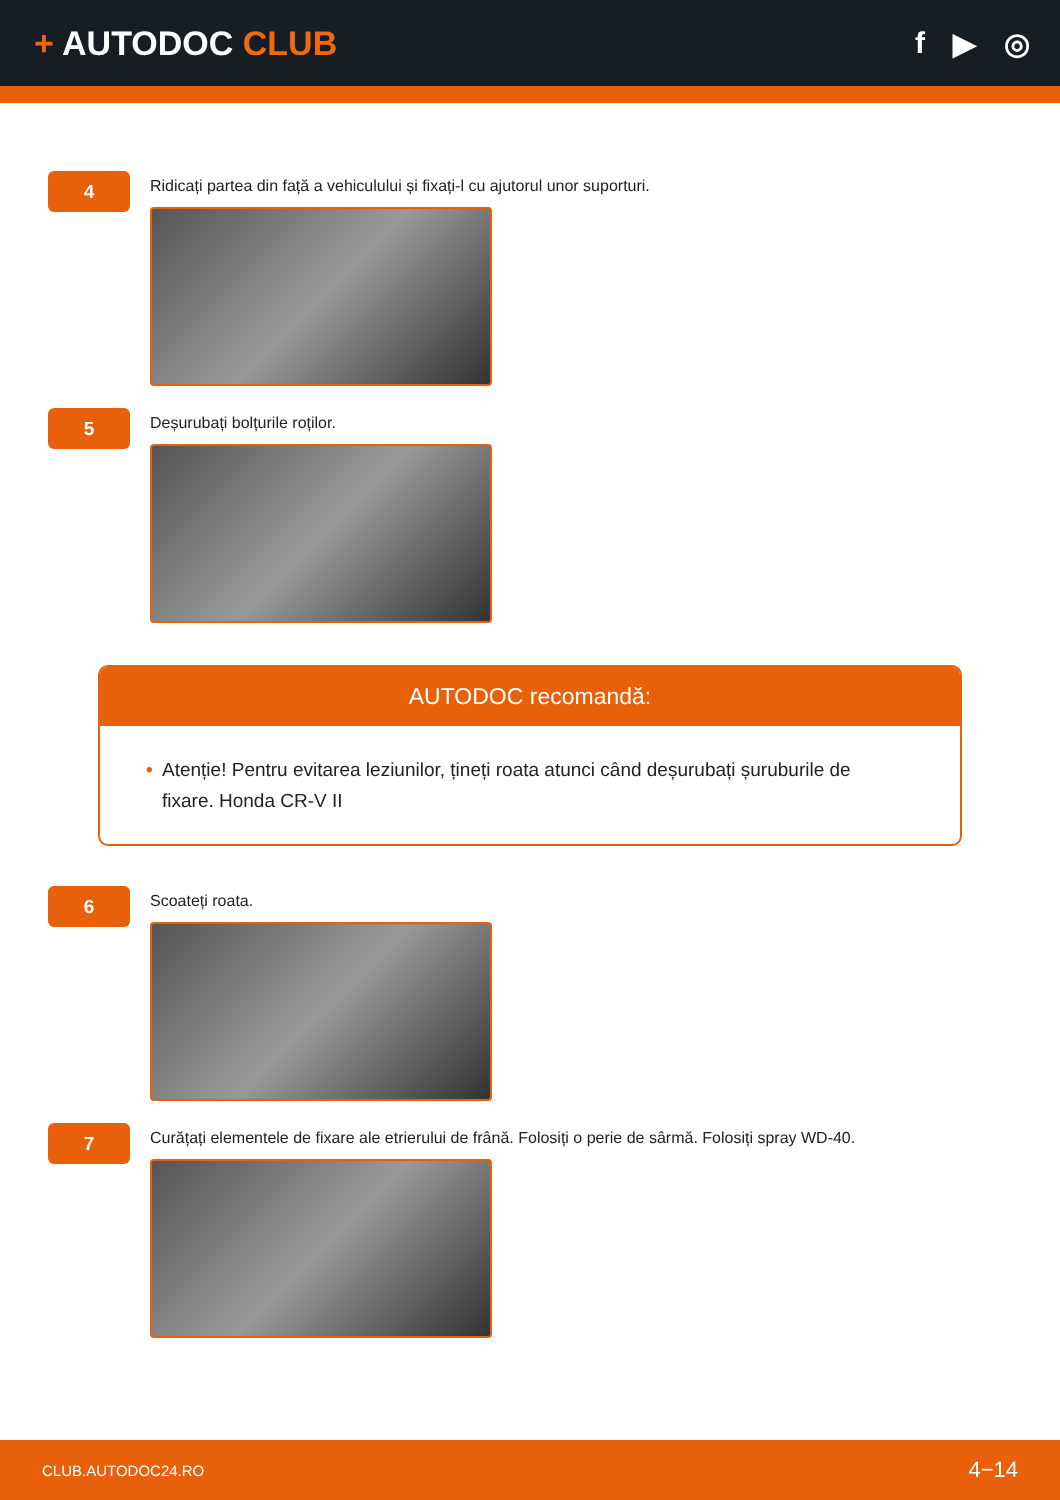+ AUTODOC CLUB f ▶ ◎
4
Ridicați partea din față a vehiculului și fixați-l cu ajutorul unor suporturi.
5
Deșurubați bolțurile roților.
AUTODOC recomandă:
• Atenție! Pentru evitarea leziunilor, țineți roata atunci când deșurubați șuruburile de fixare. Honda CR-V II
6
Scoateți roata.
7
Curățați elementele de fixare ale etrierului de frână. Folosiți o perie de sârmă. Folosiți spray WD-40.
CLUB.AUTODOC24.RO 4−14